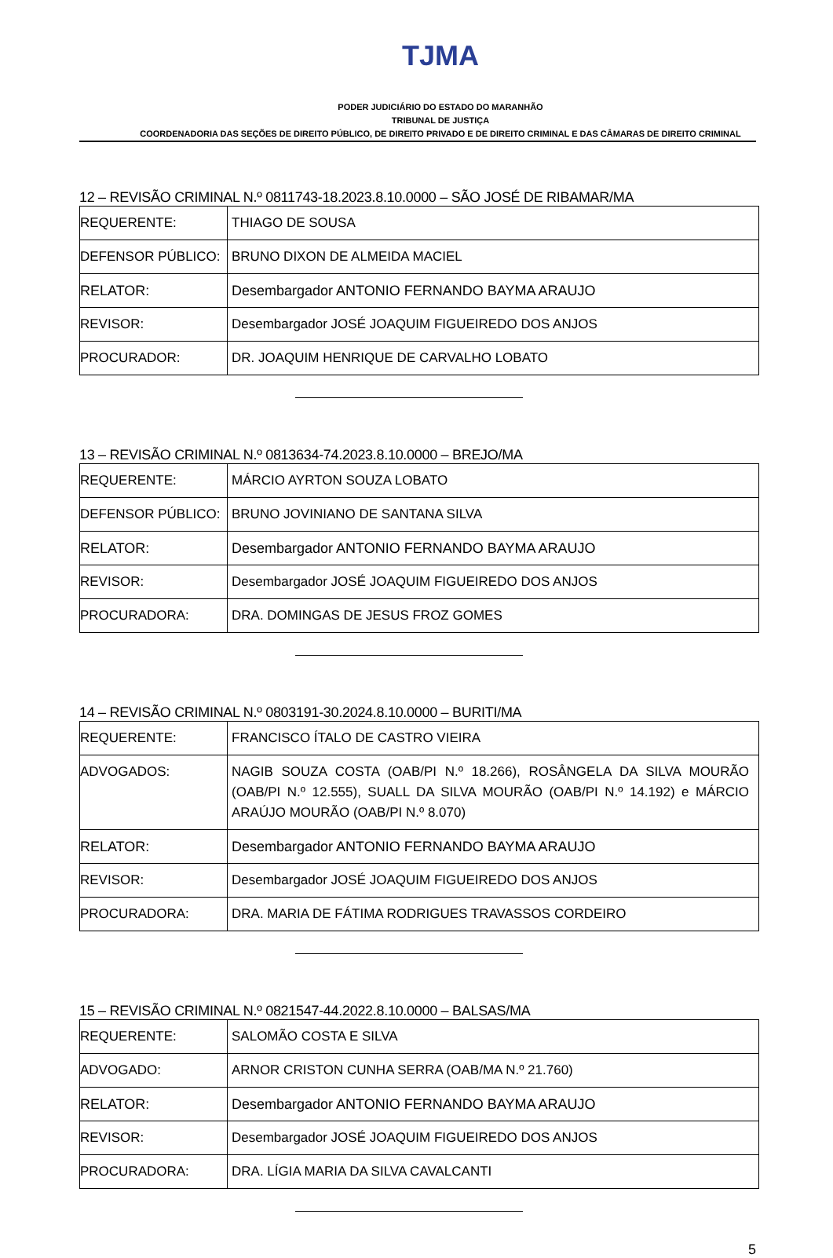TJMA
PODER JUDICIÁRIO DO ESTADO DO MARANHÃO
TRIBUNAL DE JUSTIÇA
COORDENADORIA DAS SEÇÕES DE DIREITO PÚBLICO, DE DIREITO PRIVADO E DE DIREITO CRIMINAL E DAS CÂMARAS DE DIREITO CRIMINAL
12 – REVISÃO CRIMINAL N.º 0811743-18.2023.8.10.0000 – SÃO JOSÉ DE RIBAMAR/MA
| REQUERENTE: | THIAGO DE SOUSA |
| DEFENSOR PÚBLICO: | BRUNO DIXON DE ALMEIDA MACIEL |
| RELATOR: | Desembargador ANTONIO FERNANDO BAYMA ARAUJO |
| REVISOR: | Desembargador JOSÉ JOAQUIM FIGUEIREDO DOS ANJOS |
| PROCURADOR: | DR. JOAQUIM HENRIQUE DE CARVALHO LOBATO |
13 – REVISÃO CRIMINAL N.º 0813634-74.2023.8.10.0000 – BREJO/MA
| REQUERENTE: | MÁRCIO AYRTON SOUZA LOBATO |
| DEFENSOR PÚBLICO: | BRUNO JOVINIANO DE SANTANA SILVA |
| RELATOR: | Desembargador ANTONIO FERNANDO BAYMA ARAUJO |
| REVISOR: | Desembargador JOSÉ JOAQUIM FIGUEIREDO DOS ANJOS |
| PROCURADORA: | DRA. DOMINGAS DE JESUS FROZ GOMES |
14 – REVISÃO CRIMINAL N.º 0803191-30.2024.8.10.0000 – BURITI/MA
| REQUERENTE: | FRANCISCO ÍTALO DE CASTRO VIEIRA |
| ADVOGADOS: | NAGIB SOUZA COSTA (OAB/PI N.º 18.266), ROSÂNGELA DA SILVA MOURÃO (OAB/PI N.º 12.555), SUALL DA SILVA MOURÃO (OAB/PI N.º 14.192) e MÁRCIO ARAÚJO MOURÃO (OAB/PI N.º 8.070) |
| RELATOR: | Desembargador ANTONIO FERNANDO BAYMA ARAUJO |
| REVISOR: | Desembargador JOSÉ JOAQUIM FIGUEIREDO DOS ANJOS |
| PROCURADORA: | DRA. MARIA DE FÁTIMA RODRIGUES TRAVASSOS CORDEIRO |
15 – REVISÃO CRIMINAL N.º 0821547-44.2022.8.10.0000 – BALSAS/MA
| REQUERENTE: | SALOMÃO COSTA E SILVA |
| ADVOGADO: | ARNOR CRISTON CUNHA SERRA (OAB/MA N.º 21.760) |
| RELATOR: | Desembargador ANTONIO FERNANDO BAYMA ARAUJO |
| REVISOR: | Desembargador JOSÉ JOAQUIM FIGUEIREDO DOS ANJOS |
| PROCURADORA: | DRA. LÍGIA MARIA DA SILVA CAVALCANTI |
5